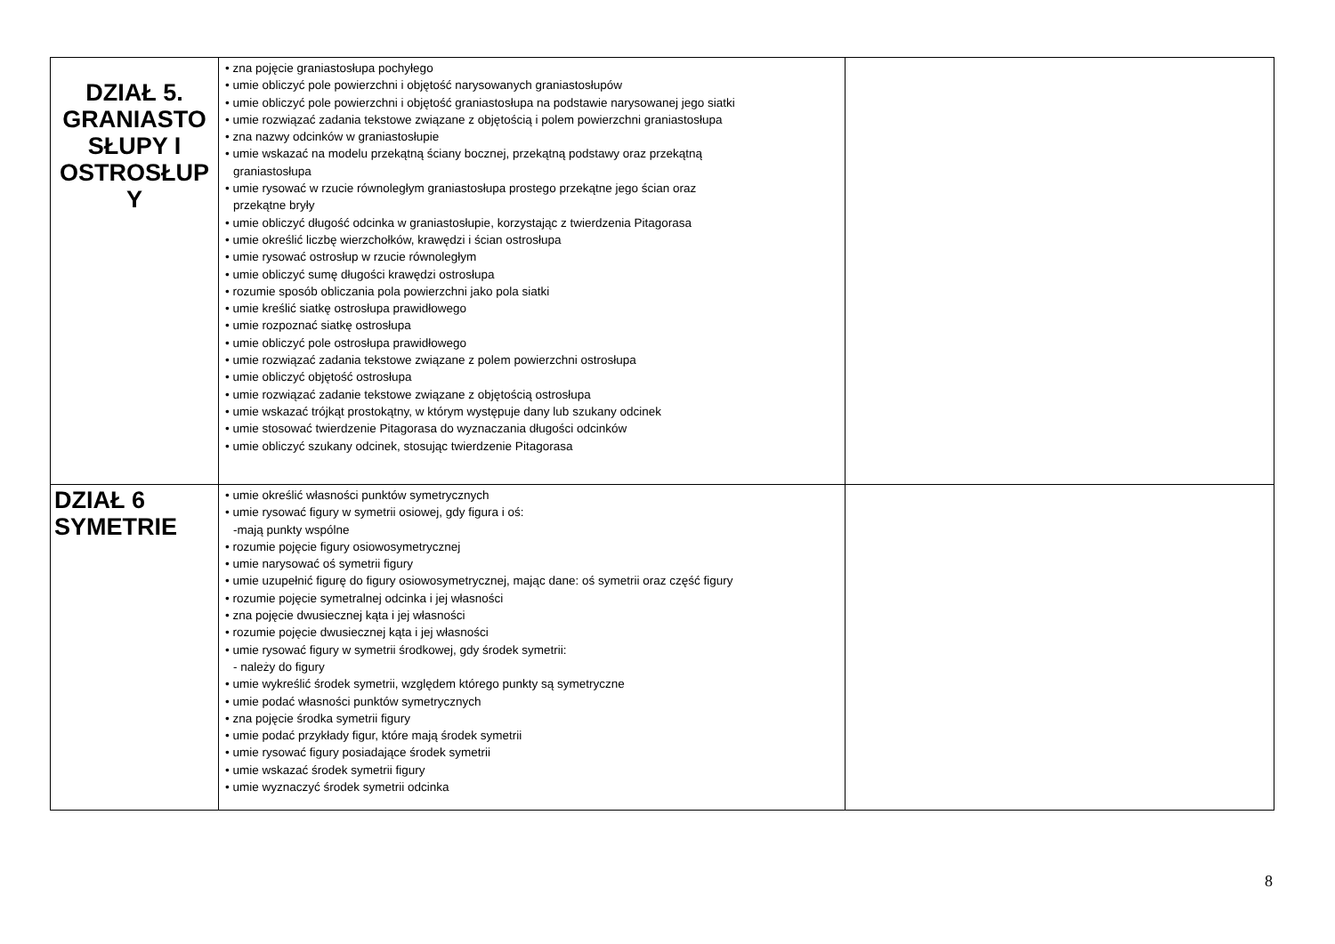| DZIAŁ 5. GRANIASTO SŁUPY I OSTROSŁUP Y | • zna pojęcie graniastosłupa pochyłego • umie obliczyć pole powierzchni i objętość narysowanych graniastosłupów • umie obliczyć pole powierzchni i objętość graniastosłupa na podstawie narysowanej jego siatki • umie rozwiązać zadania tekstowe związane z objętością i polem powierzchni graniastosłupa • zna nazwy odcinków w graniastosłupie • umie wskazać na modelu przekątną ściany bocznej, przekątną podstawy oraz przekątną graniastosłupa • umie rysować w rzucie równoległym graniastosłupa prostego przekątne jego ścian oraz przekątne bryły • umie obliczyć długość odcinka w graniastosłupie, korzystając z twierdzenia Pitagorasa • umie określić liczbę wierzchołków, krawędzi i ścian ostrosłupa • umie rysować ostrosłup w rzucie równoległym • umie obliczyć sumę długości krawędzi ostrosłupa • rozumie sposób obliczania pola powierzchni jako pola siatki • umie kreślić siatkę ostrosłupa prawidłowego • umie rozpoznać siatkę ostrosłupa • umie obliczyć pole ostrosłupa prawidłowego • umie rozwiązać zadania tekstowe związane z polem powierzchni ostrosłupa • umie obliczyć objętość ostrosłupa • umie rozwiązać zadanie tekstowe związane z objętością ostrosłupa • umie wskazać trójkąt prostokątny, w którym występuje dany lub szukany odcinek • umie stosować twierdzenie Pitagorasa do wyznaczania długości odcinków • umie obliczyć szukany odcinek, stosując twierdzenie Pitagorasa | |
| DZIAŁ 6 SYMETRIE | • umie określić własności punktów symetrycznych • umie rysować figury w symetrii osiowej, gdy figura i oś: -mają punkty wspólne • rozumie pojęcie figury osiowosymetrycznej • umie narysować oś symetrii figury • umie uzupełnić figurę do figury osiowosymetrycznej, mając dane: oś symetrii oraz część figury • rozumie pojęcie symetralnej odcinka i jej własności • zna pojęcie dwusiecznej kąta i jej własności • rozumie pojęcie dwusiecznej kąta i jej własności • umie rysować figury w symetrii środkowej, gdy środek symetrii: - należy do figury • umie wykreślić środek symetrii, względem którego punkty są symetryczne • umie podać własności punktów symetrycznych • zna pojęcie środka symetrii figury • umie podać przykłady figur, które mają środek symetrii • umie rysować figury posiadające środek symetrii • umie wskazać środek symetrii figury • umie wyznaczyć środek symetrii odcinka | |
8